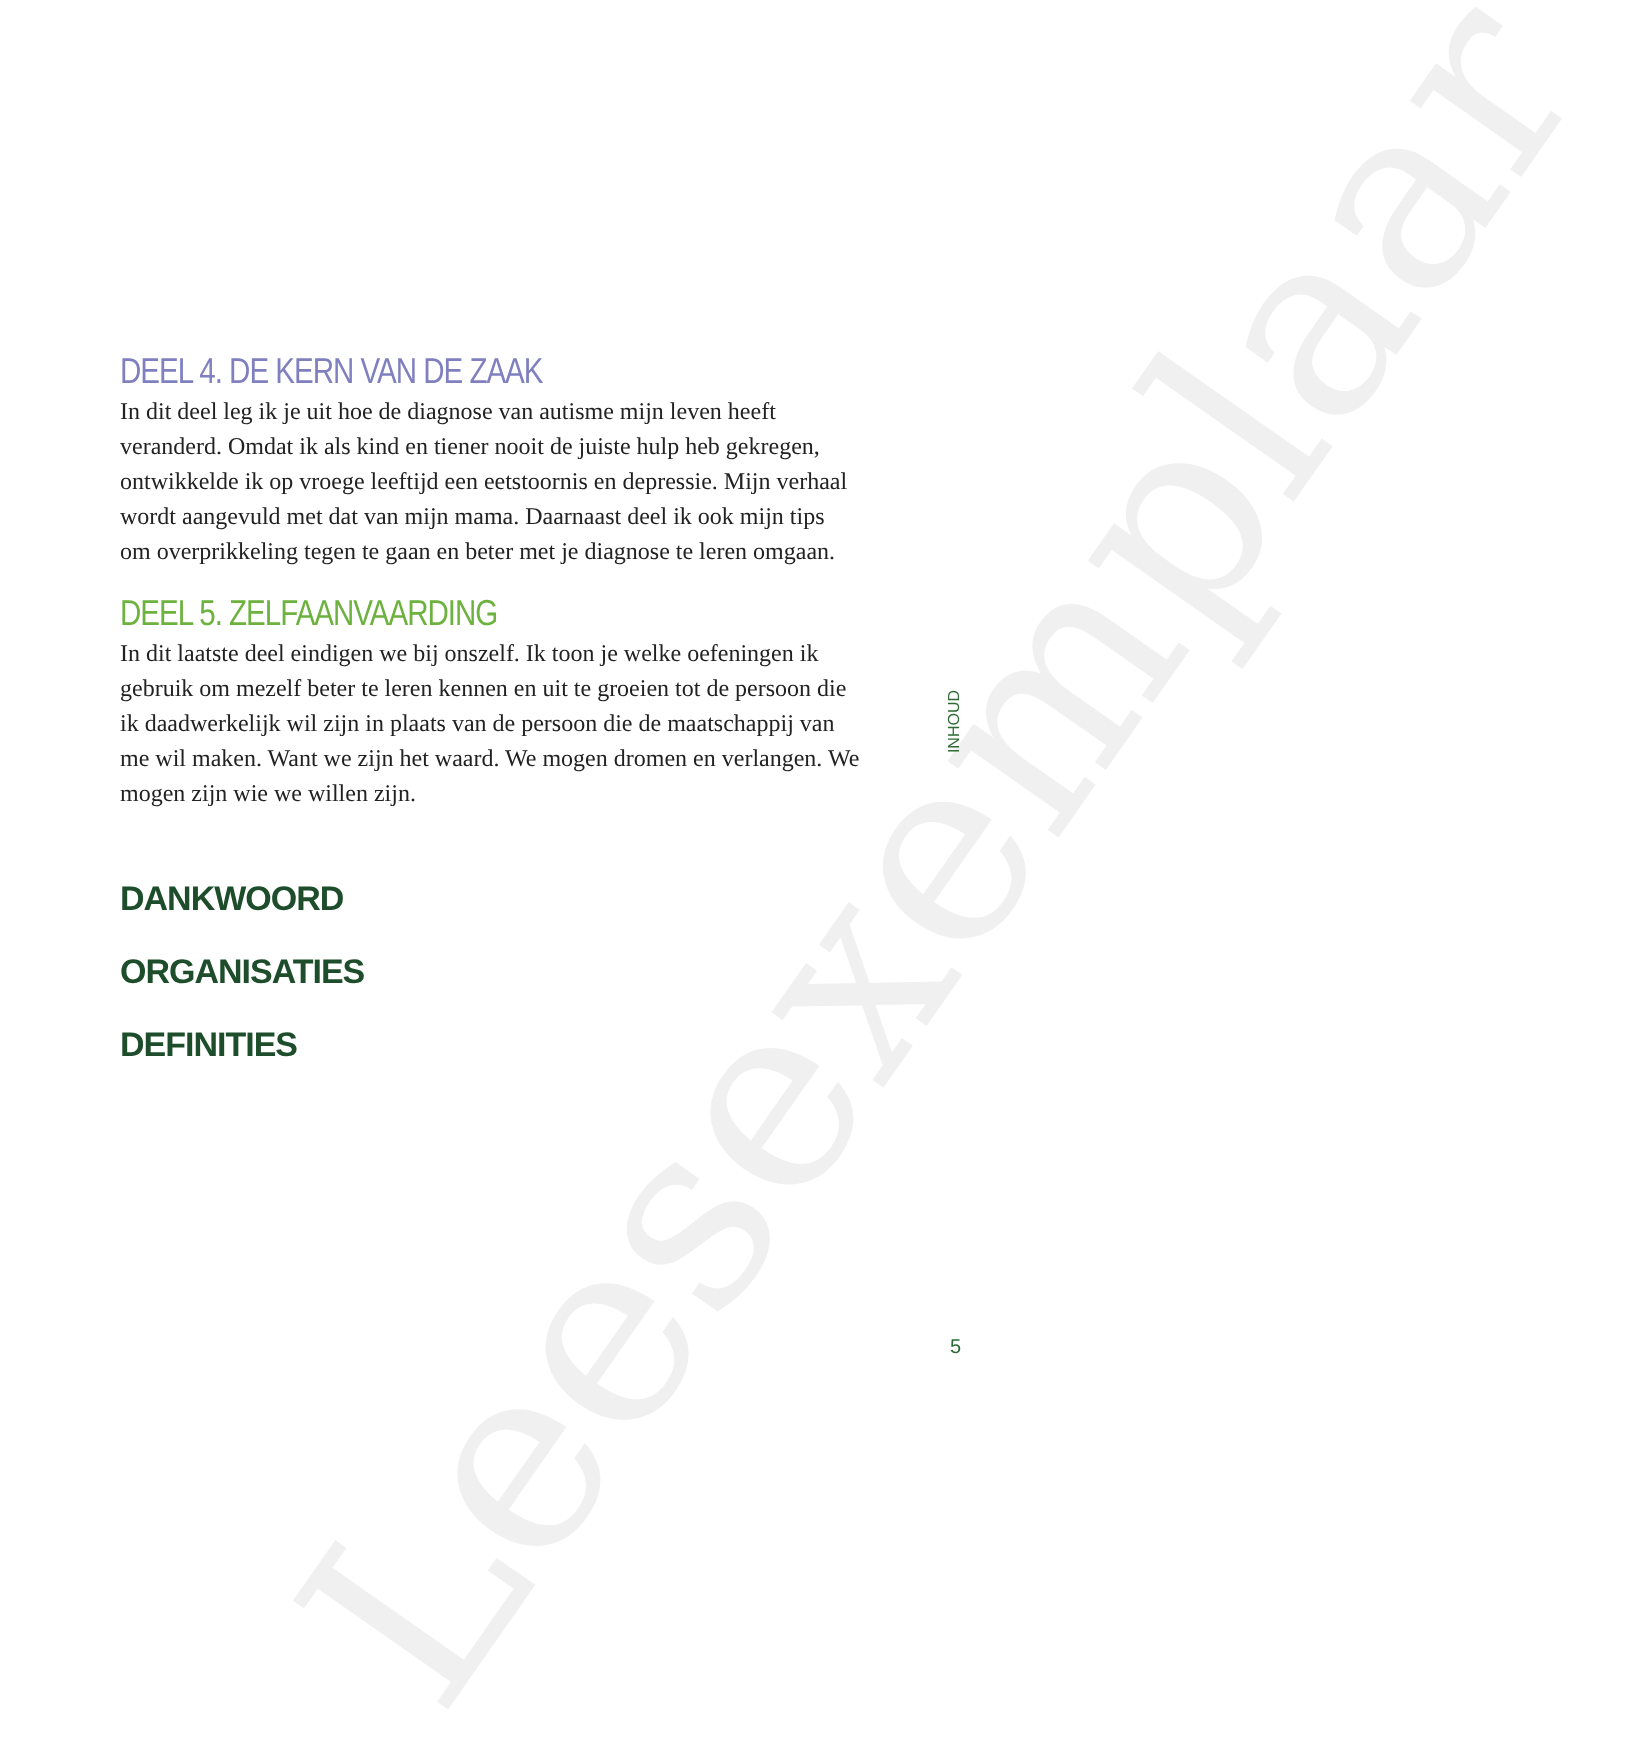Leesexemplaar
DEEL 4. DE KERN VAN DE ZAAK
In dit deel leg ik je uit hoe de diagnose van autisme mijn leven heeft veranderd. Omdat ik als kind en tiener nooit de juiste hulp heb gekregen, ontwikkelde ik op vroege leeftijd een eetstoornis en depressie. Mijn verhaal wordt aangevuld met dat van mijn mama. Daarnaast deel ik ook mijn tips om overprikkeling tegen te gaan en beter met je diagnose te leren omgaan.
DEEL 5. ZELFAANVAARDING
In dit laatste deel eindigen we bij onszelf. Ik toon je welke oefeningen ik gebruik om mezelf beter te leren kennen en uit te groeien tot de persoon die ik daadwerkelijk wil zijn in plaats van de persoon die de maatschappij van me wil maken. Want we zijn het waard. We mogen dromen en verlangen. We mogen zijn wie we willen zijn.
DANKWOORD
ORGANISATIES
DEFINITIES
INHOUD
5